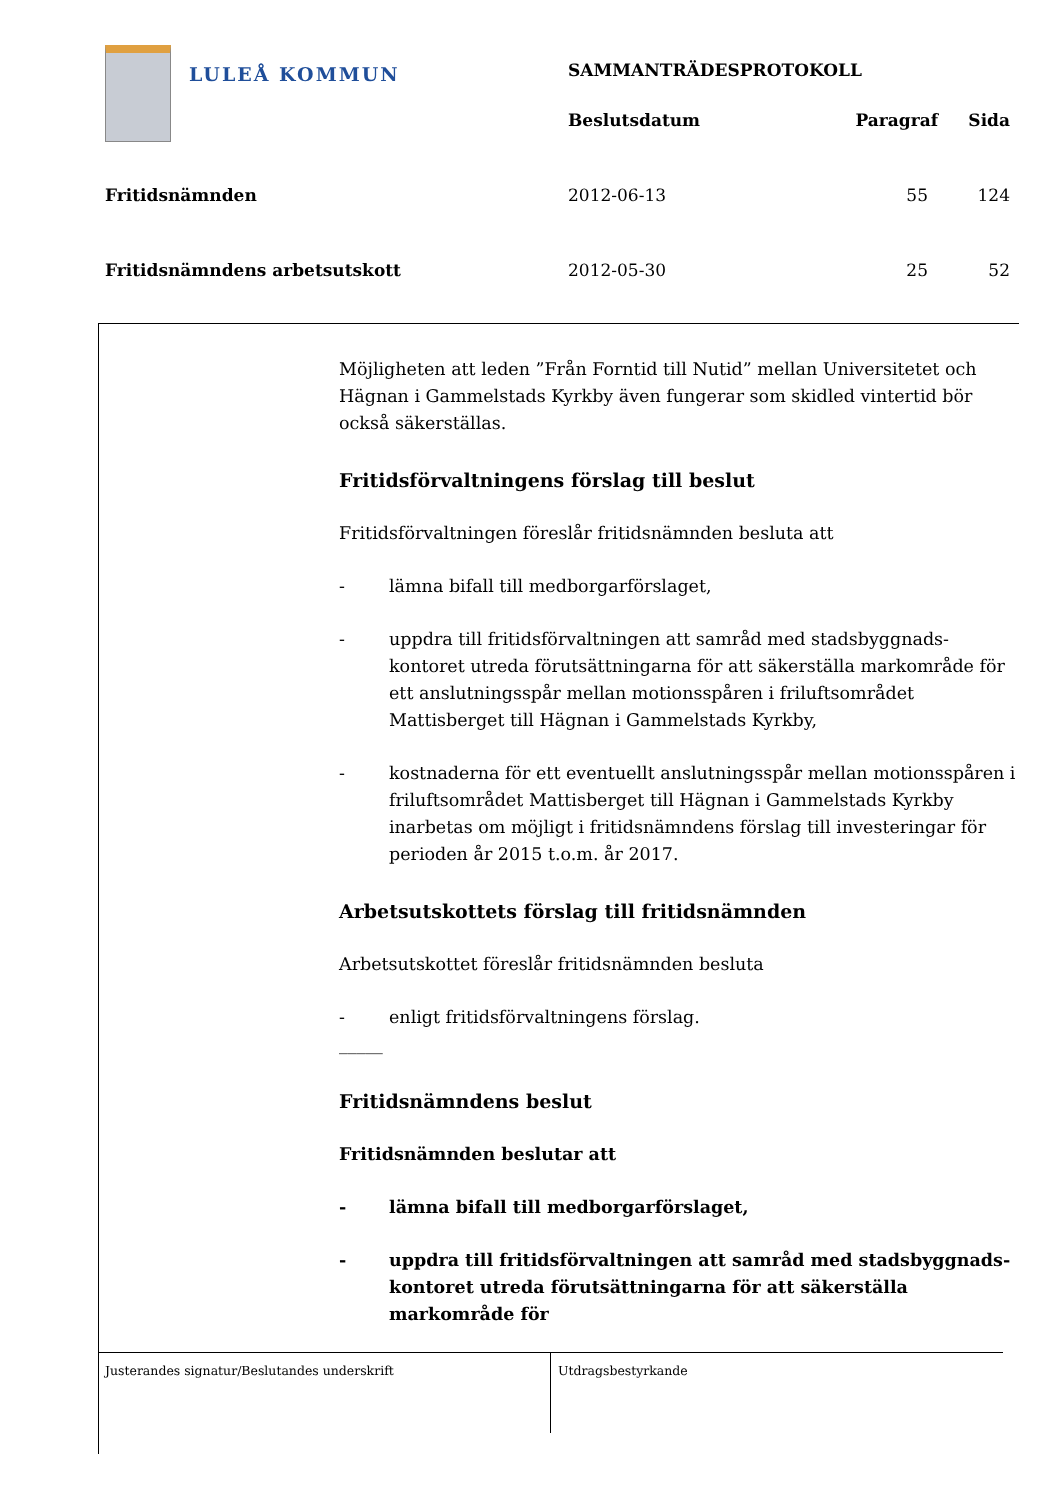LULEÅ KOMMUN
| | SAMMANTRÄDESPROTOKOLL | | |
| | Beslutsdatum | Paragraf | Sida |
| Fritidsnämnden | 2012-06-13 | 55 | 124 |
| Fritidsnämndens arbetsutskott | 2012-05-30 | 25 | 52 |
Möjligheten att leden ”Från Forntid till Nutid” mellan Universitetet och Hägnan i Gammelstads Kyrkby även fungerar som skidled vintertid bör också säkerställas.
Fritidsförvaltningens förslag till beslut
Fritidsförvaltningen föreslår fritidsnämnden besluta att
- lämna bifall till medborgarförslaget,
- uppdra till fritidsförvaltningen att samråd med stadsbyggnads-kontoret utreda förutsättningarna för att säkerställa markområde för ett anslutningsspår mellan motionsspåren i friluftsområdet Mattisberget till Hägnan i Gammelstads Kyrkby,
- kostnaderna för ett eventuellt anslutningsspår mellan motionsspåren i friluftsområdet Mattisberget till Hägnan i Gammelstads Kyrkby inarbetas om möjligt i fritidsnämndens förslag till investeringar för perioden år 2015 t.o.m. år 2017.
Arbetsutskottets förslag till fritidsnämnden
Arbetsutskottet föreslår fritidsnämnden besluta
- enligt fritidsförvaltningens förslag.
_____
Fritidsnämndens beslut
Fritidsnämnden beslutar att
- lämna bifall till medborgarförslaget,
- uppdra till fritidsförvaltningen att samråd med stadsbyggnads-kontoret utreda förutsättningarna för att säkerställa markområde för
Justerandes signatur/Beslutandes underskrift Utdragsbestyrkande